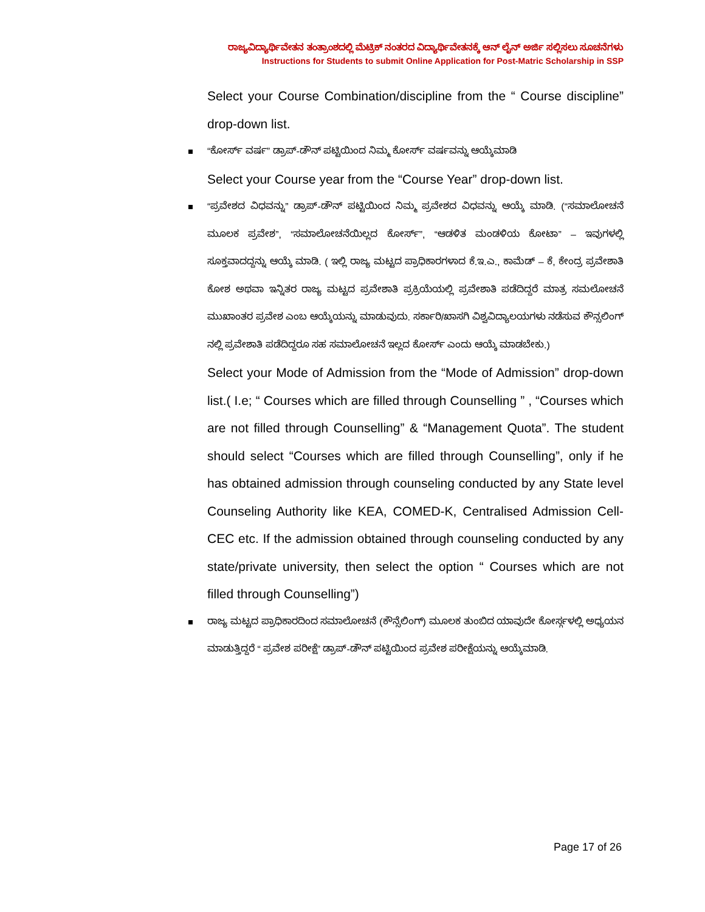ರಾಜ್ಯವಿದ್ಯಾರ್ಥಿವೇತನ ತಂತ್ರಾಂಶದಲ್ಲಿ ಮೆಟ್ರಿಕ್ ನಂತರದ ವಿದ್ಯಾರ್ಥಿವೇತನಕ್ಕೆ ಆನ್ ಲೈನ್ ಅರ್ಜಿ ಸಲ್ಲಿಸಲು ಸೂಚನೆಗಳು
Instructions for Students to submit Online Application for Post-Matric Scholarship in SSP
Select your Course Combination/discipline from the “ Course discipline” drop-down list.
“ಕೋರ್ಸ್ ವರ್ಷ” ಡ್ರಾಪ್-ಡೌನ್ ಪಟ್ಟಿಯಿಂದ ನಿಮ್ಮ ಕೋರ್ಸ್ ವರ್ಷವನ್ನು ಆಯ್ಕೆಮಾಡಿ
Select your Course year from the “Course Year” drop-down list.
“ಪ್ರವೇಶದ ವಿಧವನ್ನು” ಡ್ರಾಪ್-ಡೌನ್ ಪಟ್ಟಿಯಿಂದ ನಿಮ್ಮ ಪ್ರವೇಶದ ವಿಧವನ್ನು ಆಯ್ಕೆ ಮಾಡಿ. (“ಸಮಾಲೋಚನೆ ಮೂಲಕ ಪ್ರವೇಶ”, “ಸಮಾಲೋಚನೆಯಿಲ್ಲದ ಕೋರ್ಸ್”, “ಆಡಳಿತ ಮಂಡಳಿಯ ಕೋಟಾ” – ಇವುಗಳಲ್ಲಿ ಸೂಕ್ತವಾದದ್ದನ್ನು ಆಯ್ಕೆ ಮಾಡಿ. ( ಇಲ್ಲಿ ರಾಜ್ಯ ಮಟ್ಟದ ಪ್ರಾಧಿಕಾರಗಳಾದ ಕೆ.ಇ.ಎ., ಕಾಮೆಡ್ – ಕೆ, ಕೇಂದ್ರ ಪ್ರವೇಶಾತಿ ಕೋಶ ಅಥವಾ ಇನ್ನಿತರ ರಾಜ್ಯ ಮಟ್ಟದ ಪ್ರವೇಶಾತಿ ಪ್ರಕ್ರಿಯೆಯಲ್ಲಿ ಪ್ರವೇಶಾತಿ ಪಡೆದಿದ್ದರೆ ಮಾತ್ರ ಸಮಲೋಚನೆ ಮುಖಾಂತರ ಪ್ರವೇಶ ಎಂಬ ಆಯ್ಕೆಯನ್ನು ಮಾಡುವುದು. ಸರ್ಕಾರಿ/ಖಾಸಗಿ ವಿಶ್ವವಿದ್ಯಾಲಯಗಳು ನಡೆಸುವ ಕೌನ್ಸಲಿಂಗ್ ನಲ್ಲಿ ಪ್ರವೇಶಾತಿ ಪಡೆದಿದ್ದರೂ ಸಹ ಸಮಾಲೋಚನೆ ಇಲ್ಲದ ಕೋರ್ಸ್ ಎಂದು ಆಯ್ಕೆ ಮಾಡಬೇಕು.)
Select your Mode of Admission from the “Mode of Admission” drop-down list.( I.e; “ Courses which are filled through Counselling ” , “Courses which are not filled through Counselling” & “Management Quota”. The student should select “Courses which are filled through Counselling”, only if he has obtained admission through counseling conducted by any State level Counseling Authority like KEA, COMED-K, Centralised Admission Cell-CEC etc. If the admission obtained through counseling conducted by any state/private university, then select the option “ Courses which are not filled through Counselling”)
ರಾಜ್ಯ ಮಟ್ಟದ ಪ್ರಾಧಿಕಾರದಿಂದ ಸಮಾಲೋಚನೆ (ಕೌನ್ಸೆಲಿಂಗ್) ಮೂಲಕ ತುಂಬಿದ ಯಾವುದೇ ಕೋರ್ಸ್ಗಳಲ್ಲಿ ಅಧ್ಯಯನ ಮಾಡುತ್ತಿದ್ದರೆ “ ಪ್ರವೇಶ ಪರೀಕ್ಷೆ” ಡ್ರಾಪ್-ಡೌನ್ ಪಟ್ಟಿಯಿಂದ ಪ್ರವೇಶ ಪರೀಕ್ಷೆಯನ್ನು ಆಯ್ಕೆಮಾಡಿ.
Page 17 of 26